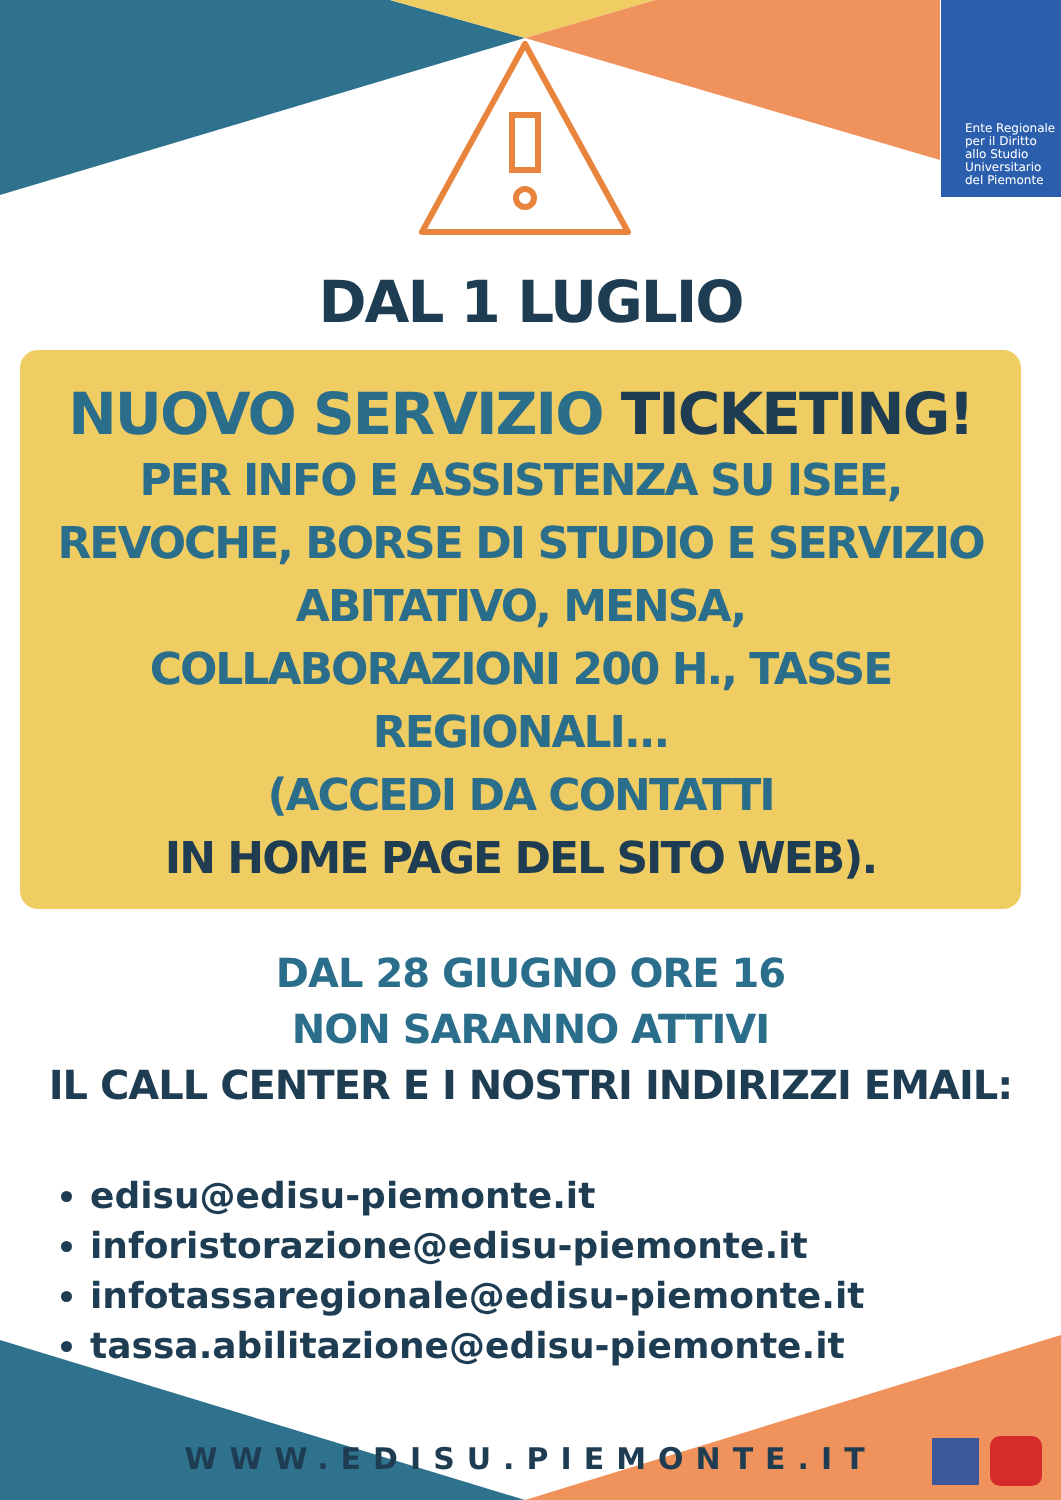Ente Regionale
per il Diritto
allo Studio
Universitario
del Piemonte
DAL 1 LUGLIO
NUOVO SERVIZIO TICKETING!
PER INFO E ASSISTENZA SU ISEE,
REVOCHE, BORSE DI STUDIO E SERVIZIO
ABITATIVO, MENSA,
COLLABORAZIONI 200 H., TASSE
REGIONALI...
(ACCEDI DA CONTATTI
IN HOME PAGE DEL SITO WEB).
DAL 28 GIUGNO ORE 16
NON SARANNO ATTIVI
IL CALL CENTER E I NOSTRI INDIRIZZI EMAIL:
edisu@edisu-piemonte.it
inforistorazione@edisu-piemonte.it
infotassaregionale@edisu-piemonte.it
tassa.abilitazione@edisu-piemonte.it
WWW.EDISU.PIEMONTE.IT